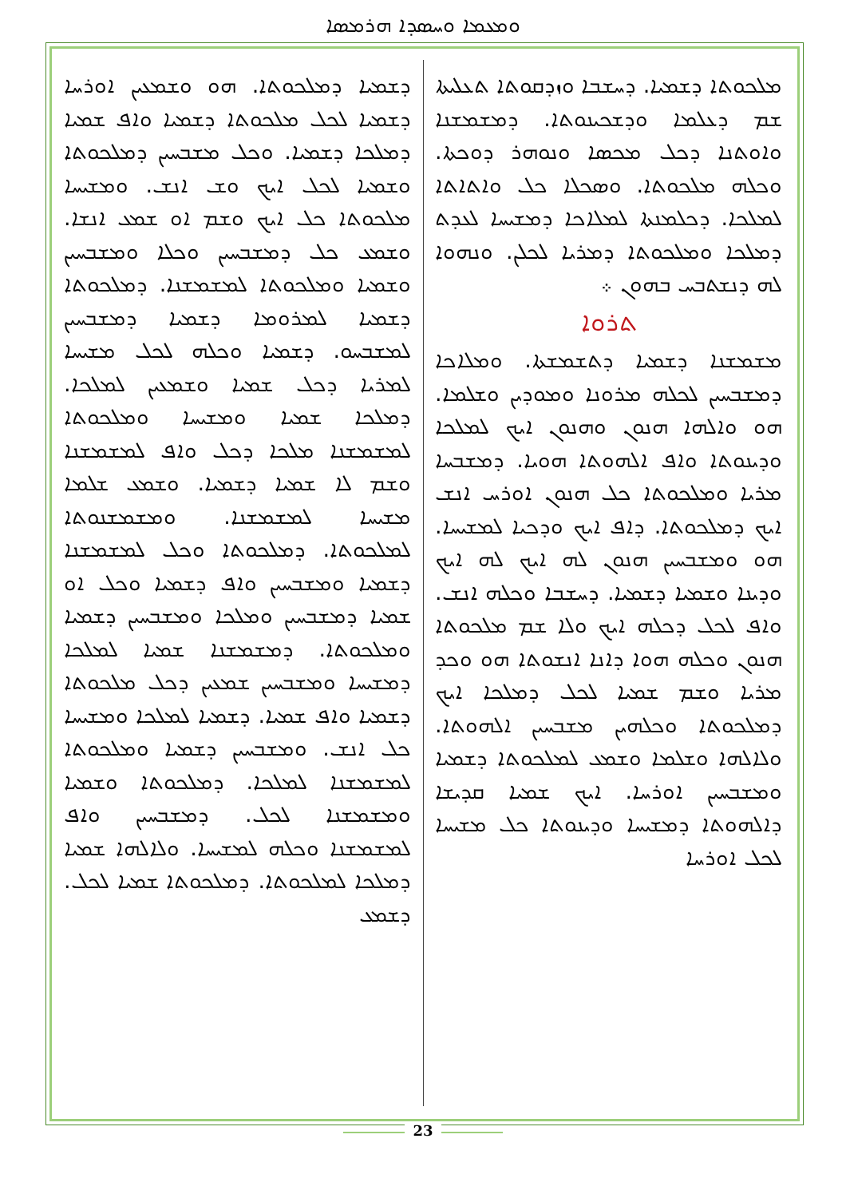ܘܡܥܡܐ ܘܚܣܕܐ ܗܪܡܣܐ
ܡܠܟܘܬܐ ܕܫܡܝܐ. ܕܚܫܒܐ ܘܙܕܩܘܬܐ ܬܥܠܝܬܐ ܫܡ ܕܥܠܡܐ ܘܕܫܟܝܢܘܬܐ. ܕܡܫܡܫܢܐ ܘܐܘܬܢܐ ܕܟܠ ܡܟܣܐ ܘܢܘܗܪ ܕܘܟܬܐ. ܘܟܠܗ ܡܠܟܘܬܐ. ܘܣܟܠܐ ܟܠ ܘܐܬܐܬܐ ܠܡܠܟܐ. ܕܟܠܡܢܬܐ ܠܡܠܐܟܐ ܕܡܫܝܚܐ ܠܥܕܬ ܕܡܠܟܐ ܘܡܠܟܘܬܐ ܕܡܪܝܐ ܠܟܠܢ. ܘܢܗܘܐ ܠܗ ܕܢܫܬܒܚ ܒܗܘܢ ܀
ܬܪܘܐ
ܡܫܡܫܢܐ ܕܫܡܝܐ ܕܬܫܡܫܬܐ. ܘܡܠܐܟܐ ܕܡܫܒܚܝܢ ܠܟܠܗ ܡܪܘܢܐ ܘܡܘܕܝܢ ܘܫܠܡܐ. ܗܘ ܘܐܠܗܐ ܗܢܘܢ ܘܗܢܘܢ ܐܝܟ ܠܡܠܟܐ ܘܕܝܢܘܬܐ ܘܐܦ ܐܠܗܘܬܐ ܗܘܝܐ. ܕܡܫܒܚܐ ܡܪܝܐ ܘܡܠܟܘܬܐ ܟܠ ܗܢܘܢ ܐܘܪܚ ܐܢܫ ܐܝܟ ܕܡܠܟܘܬܐ. ܕܐܦ ܐܝܟ ܘܕܟܝܐ ܠܡܫܝܚܐ. ܗܘ ܘܡܫܒܚܝܢ ܗܢܘܢ ܠܗ ܐܝܟ ܠܗ ܐܝܟ ܘܕܝܢܐ ܘܫܡܝܐ ܕܫܡܝܐ. ܕܚܫܒܐ ܘܟܠܗ ܐܢܫ. ܘܐܦ ܠܟܠ ܕܟܠܗ ܐܝܟ ܘܠܐ ܫܡ ܡܠܟܘܬܐ ܗܢܘܢ ܘܟܠܗ ܗܘܐ ܕܐܢܐ ܐܢܫܘܬܐ ܗܘ ܘܟܕ ܡܪܝܐ ܘܫܡ ܫܡܝܐ ܠܟܠ ܕܡܠܟܐ ܐܝܟ ܕܡܠܟܘܬܐ ܘܟܠܗܝܢ ܡܫܒܚܝܢ ܐܠܗܘܬܐ. ܘܠܐܠܗܐ ܘܫܠܡܐ ܘܫܡܥ ܠܡܠܟܘܬܐ ܕܫܡܝܐ ܘܡܫܒܚܝܢ ܐܘܪܚܐ. ܐܝܟ ܫܡܝܐ ܩܕܝܫܐ ܕܐܠܗܘܬܐ ܕܡܫܝܚܐ ܘܕܝܢܘܬܐ ܟܠ ܡܫܝܚܐ ܠܟܠ ܐܘܪܚܐ
ܕܫܡܝܐ ܕܡܠܟܘܬܐ. ܗܘ ܘܫܡܥܝܢ ܐܘܪܚܐ ܕܫܡܝܐ ܠܟܠ ܡܠܟܘܬܐ ܕܫܡܝܐ ܘܐܦ ܫܡܝܐ ܕܡܠܟܐ ܕܫܡܝܐ. ܘܟܠ ܡܫܒܚܝܢ ܕܡܠܟܘܬܐ ܘܫܡܝܐ ܠܟܠ ܐܝܟ ܘܫ ܐܢܫ. ܘܡܫܝܚܐ ܡܠܟܘܬܐ ܟܠ ܐܝܟ ܘܫܡ ܐܘ ܫܡܥ ܐܢܫܐ. ܘܫܡܥ ܟܠ ܕܡܫܒܚܝܢ ܘܟܠܐ ܘܡܫܒܚܝܢ ܘܫܡܝܐ ܘܡܠܟܘܬܐ ܠܡܫܡܫܢܐ. ܕܡܠܟܘܬܐ ܕܫܡܝܐ ܠܡܪܘܡܐ ܕܫܡܝܐ ܕܡܫܒܚܝܢ ܠܡܫܒܚܘ. ܕܫܡܝܐ ܘܟܠܗ ܠܟܠ ܡܫܝܚܐ ܠܡܪܝܐ ܕܟܠ ܫܡܝܐ ܘܫܡܥܝܢ ܠܡܠܟܐ. ܕܡܠܟܐ ܫܡܝܐ ܘܡܫܝܚܐ ܘܡܠܟܘܬܐ ܠܡܫܡܫܢܐ ܡܠܟܐ ܕܟܠ ܘܐܦ ܠܡܫܡܫܢܐ ܘܫܡ ܠܐ ܫܡܝܐ ܕܫܡܝܐ. ܘܫܡܥ ܫܠܡܐ ܡܫܝܚܐ ܠܡܫܡܫܢܐ. ܘܡܫܡܫܢܘܬܐ ܠܡܠܟܘܬܐ. ܕܡܠܟܘܬܐ ܘܟܠ ܠܡܫܡܫܢܐ ܕܫܡܝܐ ܘܡܫܒܚܝܢ ܘܐܦ ܕܫܡܝܐ ܘܟܠ ܐܘ ܫܡܝܐ ܕܡܫܒܚܝܢ ܘܡܠܟܐ ܘܡܫܒܚܝܢ ܕܫܡܝܐ ܘܡܠܟܘܬܐ. ܕܡܫܡܫܢܐ ܫܡܝܐ ܠܡܠܟܐ ܕܡܫܝܚܐ ܘܡܫܒܚܝܢ ܫܡܥܝܢ ܕܟܠ ܡܠܟܘܬܐ ܕܫܡܝܐ ܘܐܦ ܫܡܝܐ. ܕܫܡܝܐ ܠܡܠܟܐ ܘܡܫܝܚܐ ܟܠ ܐܢܫ. ܘܡܫܒܚܝܢ ܕܫܡܝܐ ܘܡܠܟܘܬܐ ܠܡܫܡܫܢܐ ܠܡܠܟܐ. ܕܡܠܟܘܬܐ ܘܫܡܝܐ ܘܡܫܡܫܢܐ ܠܟܠ. ܕܡܫܒܚܝܢ ܘܐܦ ܠܡܫܡܫܢܐ ܘܟܠܗ ܠܡܫܝܚܐ. ܘܠܐܠܗܐ ܫܡܝܐ ܕܡܠܟܐ ܠܡܠܟܘܬܐ. ܕܡܠܟܘܬܐ ܫܡܝܐ ܠܟܠ. ܕܫܡܥ
23